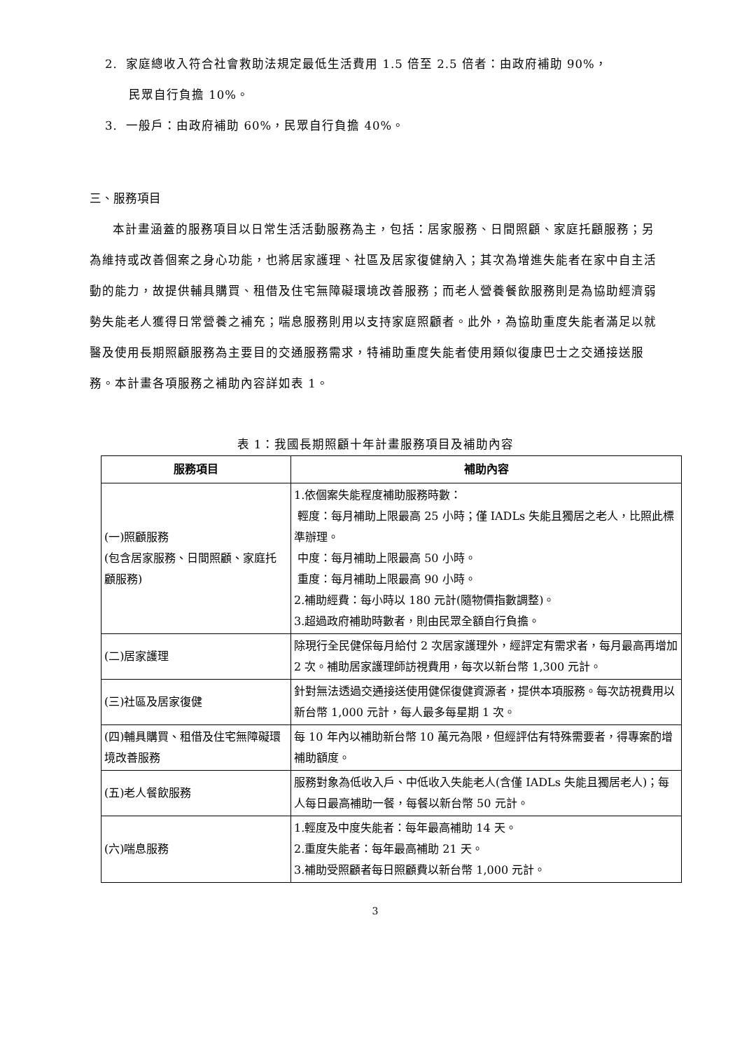2. 家庭總收入符合社會救助法規定最低生活費用 1.5 倍至 2.5 倍者：由政府補助 90%，
民眾自行負擔 10%。
3. 一般戶：由政府補助 60%，民眾自行負擔 40%。
三、服務項目
本計畫涵蓋的服務項目以日常生活活動服務為主，包括：居家服務、日間照顧、家庭托顧服務；另為維持或改善個案之身心功能，也將居家護理、社區及居家復健納入；其次為增進失能者在家中自主活動的能力，故提供輔具購買、租借及住宅無障礙環境改善服務；而老人營養餐飲服務則是為協助經濟弱勢失能老人獲得日常營養之補充；喘息服務則用以支持家庭照顧者。此外，為協助重度失能者滿足以就醫及使用長期照顧服務為主要目的交通服務需求，特補助重度失能者使用類似復康巴士之交通接送服務。本計畫各項服務之補助內容詳如表 1。
表 1：我國長期照顧十年計畫服務項目及補助內容
| 服務項目 | 補助內容 |
| --- | --- |
| (一)照顧服務 (包含居家服務、日間照顧、家庭托顧服務) | 1.依個案失能程度補助服務時數： 輕度：每月補助上限最高 25 小時；僅 IADLs 失能且獨居之老人，比照此標準辦理。 中度：每月補助上限最高 50 小時。 重度：每月補助上限最高 90 小時。 2.補助經費：每小時以 180 元計(隨物價指數調整)。 3.超過政府補助時數者，則由民眾全額自行負擔。 |
| (二)居家護理 | 除現行全民健保每月給付 2 次居家護理外，經評定有需求者，每月最高再增加 2 次。補助居家護理師訪視費用，每次以新台幣 1,300 元計。 |
| (三)社區及居家復健 | 針對無法透過交通接送使用健保復健資源者，提供本項服務。每次訪視費用以新台幣 1,000 元計，每人最多每星期 1 次。 |
| (四)輔具購買、租借及住宅無障礙環境改善服務 | 每 10 年內以補助新台幣 10 萬元為限，但經評估有特殊需要者，得專案酌增補助額度。 |
| (五)老人餐飲服務 | 服務對象為低收入戶、中低收入失能老人(含僅 IADLs 失能且獨居老人)；每人每日最高補助一餐，每餐以新台幣 50 元計。 |
| (六)喘息服務 | 1.輕度及中度失能者：每年最高補助 14 天。 2.重度失能者：每年最高補助 21 天。 3.補助受照顧者每日照顧費以新台幣 1,000 元計。 |
3